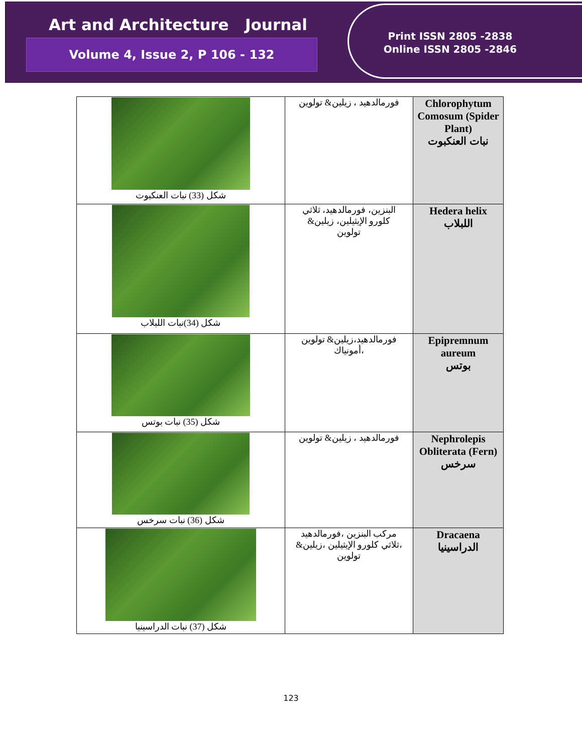Art and Architecture Journal
Volume 4, Issue 2, P 106 - 132
Print ISSN 2805 -2838
Online ISSN 2805 -2846
| شكل (33) نبات العنكبوت | فورمالدهيد ، زيلين& تولوين | Chlorophytum Comosum (Spider Plant) نبات العنكبوت |
| شكل (34)نبات اللبلاب | البنزين، فورمالدهيد، ثلاثي كلورو الإيثيلين، زيلين& تولوين | Hedera helix اللبلاب |
| شكل (35) نبات بوتس | فورمالدهيد،زيلين& تولوين ،أمونياك | Epipremnum aureum بوتس |
| شكل (36) نبات سرخس | فورمالدهيد ، زيلين& تولوين | Nephrolepis Obliterata (Fern) سرخس |
| شكل (37) نبات الدراسينيا | مركب البنزين ،فورمالدهيد ،ثلاثي كلورو الإيثيلين ،زيلين& تولوين | Dracaena الدراسينيا |
123